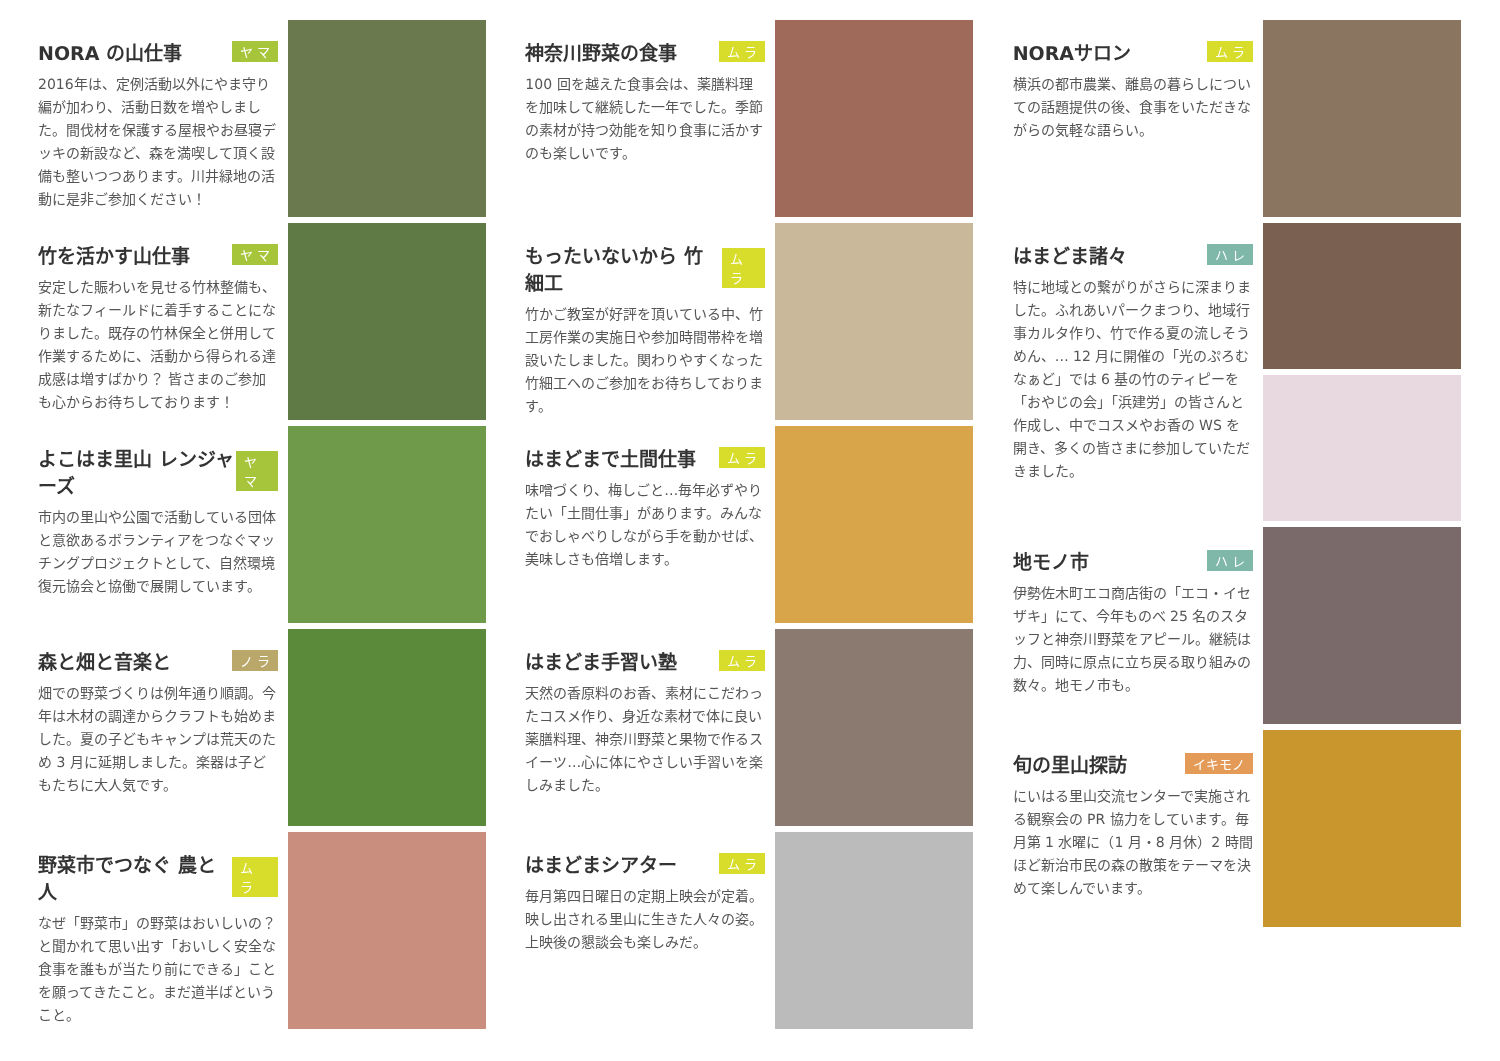NORA の山仕事 ヤ マ
2016年は、定例活動以外にやま守り編が加わり、活動日数を増やしました。間伐材を保護する屋根やお昼寝デッキの新設など、森を満喫して頂く設備も整いつつあります。川井緑地の活動に是非ご参加ください！
竹を活かす山仕事 ヤ マ
安定した賑わいを見せる竹林整備も、新たなフィールドに着手することになりました。既存の竹林保全と併用して作業するために、活動から得られる達成感は増すばかり？ 皆さまのご参加も心からお待ちしております！
よこはま里山 レンジャーズ ヤ マ
市内の里山や公園で活動している団体と意欲あるボランティアをつなぐマッチングプロジェクトとして、自然環境復元協会と協働で展開しています。
森と畑と音楽と ノ ラ
畑での野菜づくりは例年通り順調。今年は木材の調達からクラフトも始めました。夏の子どもキャンプは荒天のため 3 月に延期しました。楽器は子どもたちに大人気です。
野菜市でつなぐ 農と人 ム ラ
なぜ「野菜市」の野菜はおいしいの？と聞かれて思い出す「おいしく安全な食事を誰もが当たり前にできる」ことを願ってきたこと。まだ道半ばということ。
神奈川野菜の食事 ム ラ
100 回を越えた食事会は、薬膳料理を加味して継続した一年でした。季節の素材が持つ効能を知り食事に活かすのも楽しいです。
もったいないから 竹細工 ム ラ
竹かご教室が好評を頂いている中、竹工房作業の実施日や参加時間帯枠を増設いたしました。関わりやすくなった竹細工へのご参加をお待ちしております。
はまどまで土間仕事 ム ラ
味噌づくり、梅しごと…毎年必ずやりたい「土間仕事」があります。みんなでおしゃべりしながら手を動かせば、美味しさも倍増します。
はまどま手習い塾 ム ラ
天然の香原料のお香、素材にこだわったコスメ作り、身近な素材で体に良い薬膳料理、神奈川野菜と果物で作るスイーツ…心に体にやさしい手習いを楽しみました。
はまどまシアター ム ラ
毎月第四日曜日の定期上映会が定着。映し出される里山に生きた人々の姿。上映後の懇談会も楽しみだ。
NORAサロン ム ラ
横浜の都市農業、離島の暮らしについての話題提供の後、食事をいただきながらの気軽な語らい。
はまどま諸々 ハ レ
特に地域との繋がりがさらに深まりました。ふれあいパークまつり、地域行事カルタ作り、竹で作る夏の流しそうめん、… 12 月に開催の「光のぷろむなぁど」では 6 基の竹のティピーを「おやじの会」「浜建労」の皆さんと作成し、中でコスメやお香の WS を開き、多くの皆さまに参加していただきました。
地モノ市 ハ レ
伊勢佐木町エコ商店街の「エコ・イセザキ」にて、今年ものべ 25 名のスタッフと神奈川野菜をアピール。継続は力、同時に原点に立ち戻る取り組みの数々。地モノ市も。
旬の里山探訪 イキモノ
にいはる里山交流センターで実施される観察会の PR 協力をしています。毎月第 1 水曜に（1 月・8 月休）2 時間ほど新治市民の森の散策をテーマを決めて楽しんでいます。